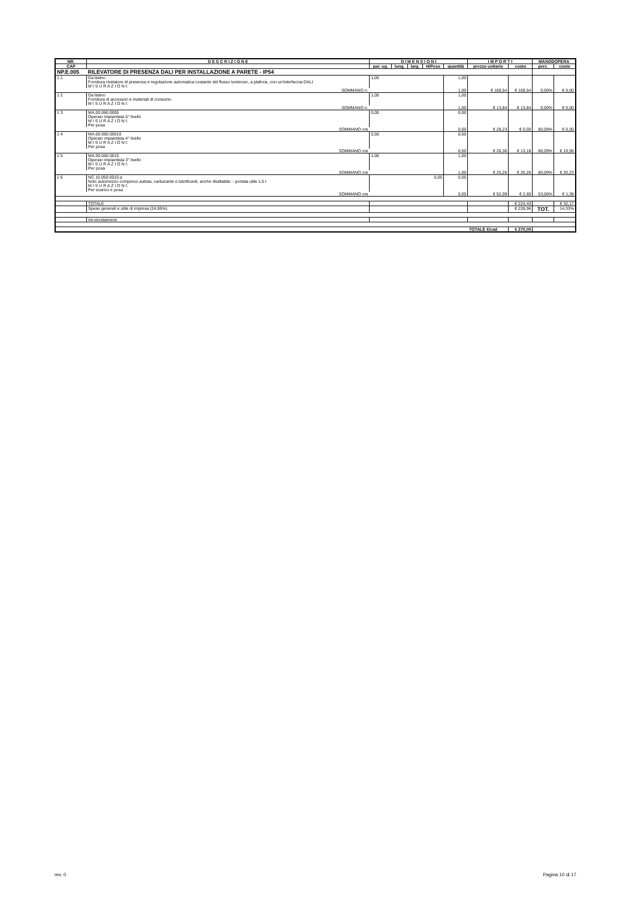| NR. | D E S C R I Z I O N E | D I M E N S I O N I | | | | | I M P O R T I | | MANODOPERA | |
| --- | --- | --- | --- | --- | --- | --- | --- | --- | --- | --- |
| CAP | | par. ug. | lung. | larg. | H/Peso | quantità | prezzo unitario | costo | perc. | costo |
| NP.E.005 | RILEVATORE DI PRESENZA DALI PER INSTALLAZIONE A PARETE - IP54 | | | | | | | | | |
| 1 1 | Da listino Fornitura rivelatore di presenza e regolazione automatica costante del flusso luminoso, a plafone, con un'interfaccia DALI M I S U R A Z I O N I: | 1,00 | | | | 1,00 | | | | |
| | SOMMANO n. | | | | | 1,00 | € 169,54 | € 169,54 | 0,00% | € 0,00 |
| 1 2 | Da listino Fornitura di accessori e materiali di consumo M I S U R A Z I O N I: | 1,00 | | | | 1,00 | | | | |
| | SOMMANO n. | | | | | 1,00 | € 13,84 | € 13,84 | 0,00% | € 0,00 |
| 1 3 | MA.00.060.0005 Operaio impiantista 5° livello M I S U R A Z I O N I: Per posa | 0,00 | | | | 0,00 | | | | |
| | SOMMANO ore | | | | | 0,00 | € 28,23 | € 0,00 | 80,09% | € 0,00 |
| 1 4 | MA.00.060.00010 Operaio impiantista 4° livello M I S U R A Z I O N I: Per posa | 0,50 | | | | 0,50 | | | | |
| | SOMMANO ore | | | | | 0,50 | € 26,36 | € 13,18 | 80,09% | € 10,56 |
| 1 5 | MA.00.060.0015 Operaio impiantista 3° livello M I S U R A Z I O N I: Per posa | 1,00 | | | | 1,00 | | | | |
| | SOMMANO ore | | | | | 1,00 | € 25,26 | € 25,26 | 80,09% | € 20,23 |
| 1 6 | NC.10.050.0010.a Nolo automezzo compreso autista, carburante e lubrificanti, anche ribaltabile: - portata utile 1,5 t M I S U R A Z I O N I: Per scarico e posa | | | | 0,05 | 0,05 | | | | |
| | SOMMANO ore | | | | | 0,05 | € 52,09 | € 2,60 | 53,06% | € 1,38 |
| | TOTALE | | | | | | | € 224,43 | | € 32,17 |
| | Spese generali e utile di impresa (24,85%) | | | | | | | € 228,96 | TOT. | 14,33% |
| | Arrotondamenti | | | | | | | | | |
| | | | | | | | TOTALE €/cad | € 270,00 | | |
rev. 0 Pagina 10 di 17